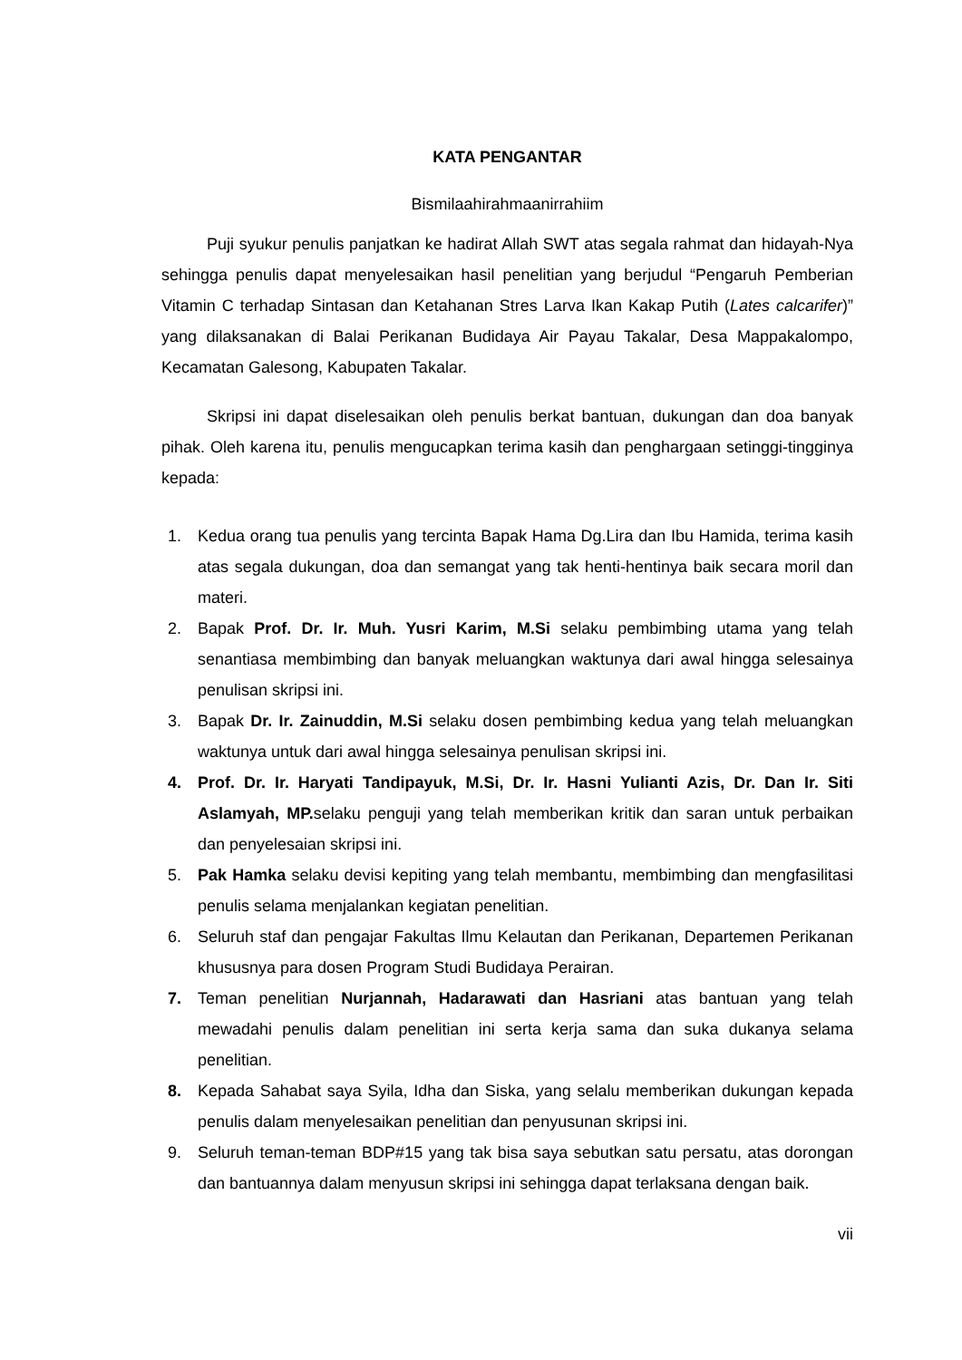KATA PENGANTAR
Bismilaahirahmaanirrahiim
Puji syukur penulis panjatkan ke hadirat Allah SWT atas segala rahmat dan hidayah-Nya sehingga penulis dapat menyelesaikan hasil penelitian yang berjudul “Pengaruh Pemberian Vitamin C terhadap Sintasan dan Ketahanan Stres Larva Ikan Kakap Putih (Lates calcarifer)” yang dilaksanakan di Balai Perikanan Budidaya Air Payau Takalar, Desa Mappakalompo, Kecamatan Galesong, Kabupaten Takalar.
Skripsi ini dapat diselesaikan oleh penulis berkat bantuan, dukungan dan doa banyak pihak. Oleh karena itu, penulis mengucapkan terima kasih dan penghargaan setinggi-tingginya kepada:
1. Kedua orang tua penulis yang tercinta Bapak Hama Dg.Lira dan Ibu Hamida, terima kasih atas segala dukungan, doa dan semangat yang tak henti-hentinya baik secara moril dan materi.
2. Bapak Prof. Dr. Ir. Muh. Yusri Karim, M.Si selaku pembimbing utama yang telah senantiasa membimbing dan banyak meluangkan waktunya dari awal hingga selesainya penulisan skripsi ini.
3. Bapak Dr. Ir. Zainuddin, M.Si selaku dosen pembimbing kedua yang telah meluangkan waktunya untuk dari awal hingga selesainya penulisan skripsi ini.
4. Prof. Dr. Ir. Haryati Tandipayuk, M.Si, Dr. Ir. Hasni Yulianti Azis, Dr. Dan Ir. Siti Aslamyah, MP. selaku penguji yang telah memberikan kritik dan saran untuk perbaikan dan penyelesaian skripsi ini.
5. Pak Hamka selaku devisi kepiting yang telah membantu, membimbing dan mengfasilitasi penulis selama menjalankan kegiatan penelitian.
6. Seluruh staf dan pengajar Fakultas Ilmu Kelautan dan Perikanan, Departemen Perikanan khususnya para dosen Program Studi Budidaya Perairan.
7. Teman penelitian Nurjannah, Hadarawati dan Hasriani atas bantuan yang telah mewadahi penulis dalam penelitian ini serta kerja sama dan suka dukanya selama penelitian.
8. Kepada Sahabat saya Syila, Idha dan Siska, yang selalu memberikan dukungan kepada penulis dalam menyelesaikan penelitian dan penyusunan skripsi ini.
9. Seluruh teman-teman BDP#15 yang tak bisa saya sebutkan satu persatu, atas dorongan dan bantuannya dalam menyusun skripsi ini sehingga dapat terlaksana dengan baik.
vii